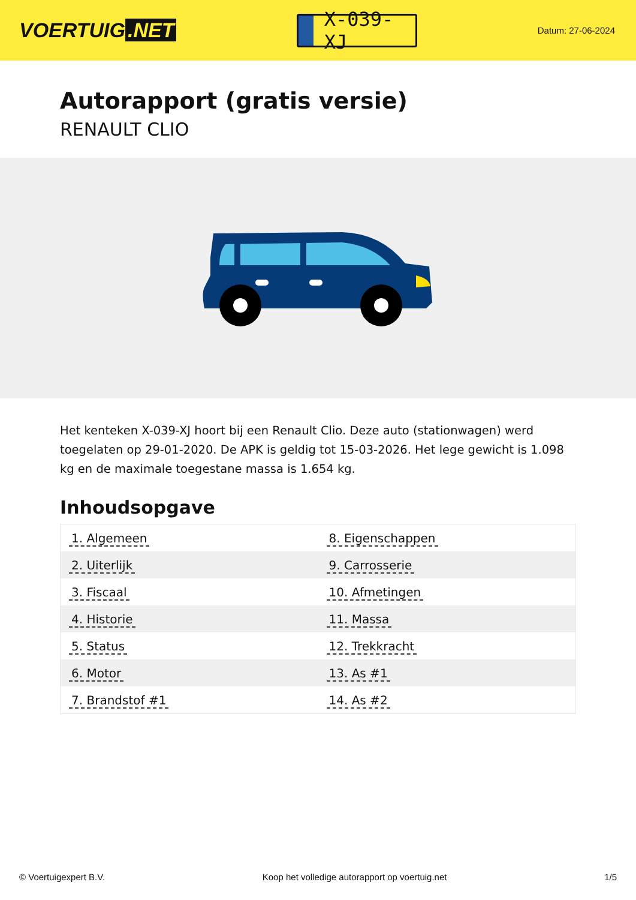VOERTUIG.NET
X-039-XJ
Datum: 27-06-2024
Autorapport (gratis versie)
RENAULT CLIO
Het kenteken X-039-XJ hoort bij een Renault Clio. Deze auto (stationwagen) werd toegelaten op 29-01-2020. De APK is geldig tot 15-03-2026. Het lege gewicht is 1.098 kg en de maximale toegestane massa is 1.654 kg.
Inhoudsopgave
| 1. Algemeen | 8. Eigenschappen |
| 2. Uiterlijk | 9. Carrosserie |
| 3. Fiscaal | 10. Afmetingen |
| 4. Historie | 11. Massa |
| 5. Status | 12. Trekkracht |
| 6. Motor | 13. As #1 |
| 7. Brandstof #1 | 14. As #2 |
© Voertuigexpert B.V. Koop het volledige autorapport op voertuig.net 1/5